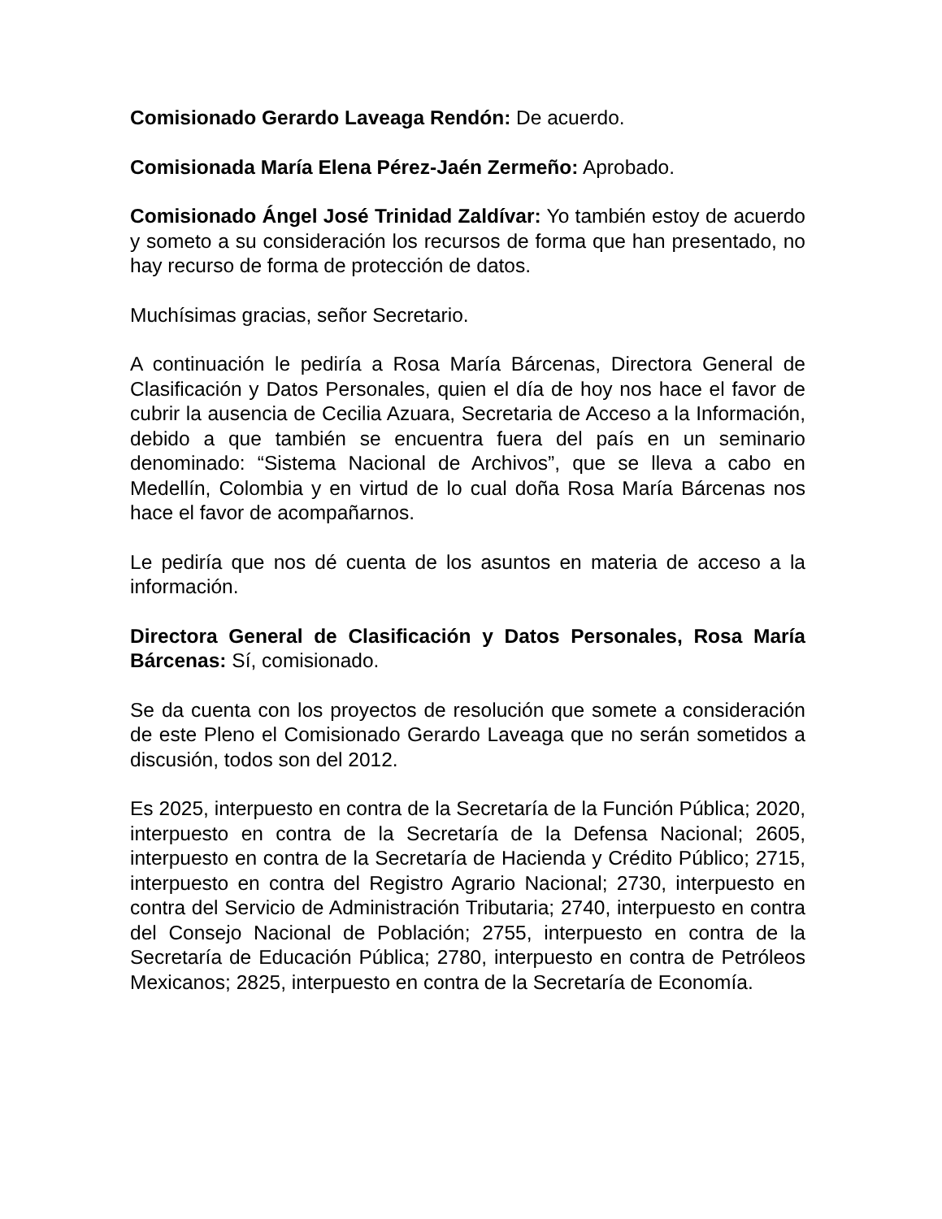Comisionado Gerardo Laveaga Rendón: De acuerdo.
Comisionada María Elena Pérez-Jaén Zermeño: Aprobado.
Comisionado Ángel José Trinidad Zaldívar: Yo también estoy de acuerdo y someto a su consideración los recursos de forma que han presentado, no hay recurso de forma de protección de datos.
Muchísimas gracias, señor Secretario.
A continuación le pediría a Rosa María Bárcenas, Directora General de Clasificación y Datos Personales, quien el día de hoy nos hace el favor de cubrir la ausencia de Cecilia Azuara, Secretaria de Acceso a la Información, debido a que también se encuentra fuera del país en un seminario denominado: “Sistema Nacional de Archivos”, que se lleva a cabo en Medellín, Colombia y en virtud de lo cual doña Rosa María Bárcenas nos hace el favor de acompañarnos.
Le pediría que nos dé cuenta de los asuntos en materia de acceso a la información.
Directora General de Clasificación y Datos Personales, Rosa María Bárcenas: Sí, comisionado.
Se da cuenta con los proyectos de resolución que somete a consideración de este Pleno el Comisionado Gerardo Laveaga que no serán sometidos a discusión, todos son del 2012.
Es 2025, interpuesto en contra de la Secretaría de la Función Pública; 2020, interpuesto en contra de la Secretaría de la Defensa Nacional; 2605, interpuesto en contra de la Secretaría de Hacienda y Crédito Público; 2715, interpuesto en contra del Registro Agrario Nacional; 2730, interpuesto en contra del Servicio de Administración Tributaria; 2740, interpuesto en contra del Consejo Nacional de Población; 2755, interpuesto en contra de la Secretaría de Educación Pública; 2780, interpuesto en contra de Petróleos Mexicanos; 2825, interpuesto en contra de la Secretaría de Economía.